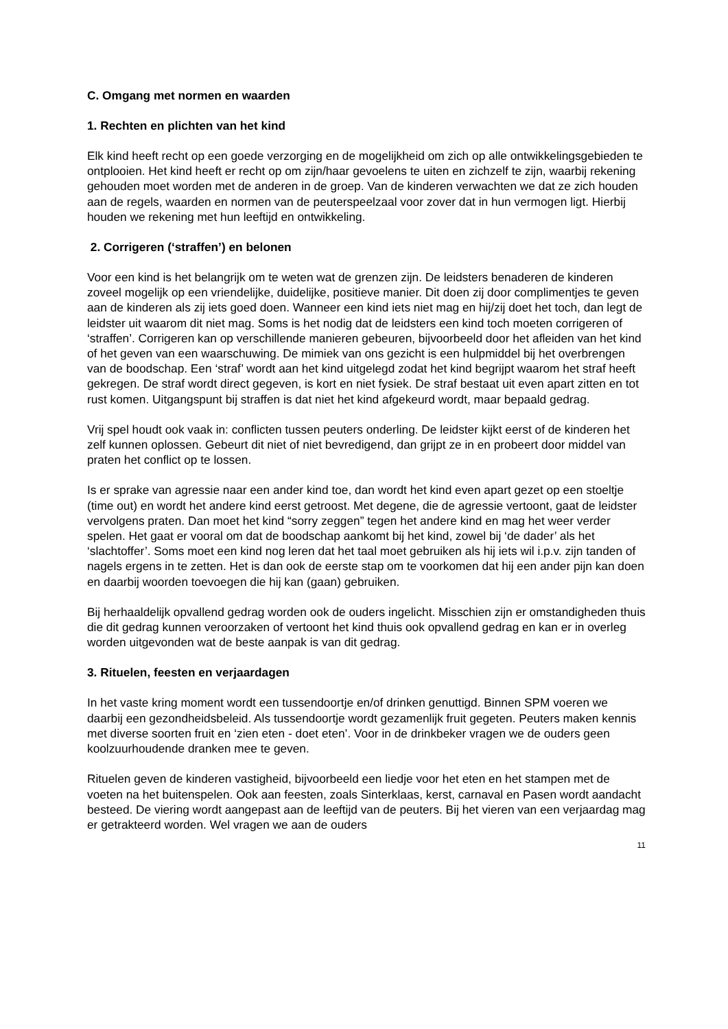C. Omgang met normen en waarden
1. Rechten en plichten van het kind
Elk kind heeft recht op een goede verzorging en de mogelijkheid om zich op alle ontwikkelingsgebieden te ontplooien. Het kind heeft er recht op om zijn/haar gevoelens te uiten en zichzelf te zijn, waarbij rekening gehouden moet worden met de anderen in de groep. Van de kinderen verwachten we dat ze zich houden aan de regels, waarden en normen van de peuterspeelzaal voor zover dat in hun vermogen ligt. Hierbij houden we rekening met hun leeftijd en ontwikkeling.
2. Corrigeren (‘straffen’) en belonen
Voor een kind is het belangrijk om te weten wat de grenzen zijn. De leidsters benaderen de kinderen zoveel mogelijk op een vriendelijke, duidelijke, positieve manier. Dit doen zij door complimentjes te geven aan de kinderen als zij iets goed doen. Wanneer een kind iets niet mag en hij/zij doet het toch, dan legt de leidster uit waarom dit niet mag. Soms is het nodig dat de leidsters een kind toch moeten corrigeren of ‘straffen’. Corrigeren kan op verschillende manieren gebeuren, bijvoorbeeld door het afleiden van het kind of het geven van een waarschuwing. De mimiek van ons gezicht is een hulpmiddel bij het overbrengen van de boodschap. Een ‘straf’ wordt aan het kind uitgelegd zodat het kind begrijpt waarom het straf heeft gekregen. De straf wordt direct gegeven, is kort en niet fysiek. De straf bestaat uit even apart zitten en tot rust komen. Uitgangspunt bij straffen is dat niet het kind afgekeurd wordt, maar bepaald gedrag.
Vrij spel houdt ook vaak in: conflicten tussen peuters onderling. De leidster kijkt eerst of de kinderen het zelf kunnen oplossen. Gebeurt dit niet of niet bevredigend, dan grijpt ze in en probeert door middel van praten het conflict op te lossen.
Is er sprake van agressie naar een ander kind toe, dan wordt het kind even apart gezet op een stoeltje (time out) en wordt het andere kind eerst getroost. Met degene, die de agressie vertoont, gaat de leidster vervolgens praten. Dan moet het kind “sorry zeggen” tegen het andere kind en mag het weer verder spelen. Het gaat er vooral om dat de boodschap aankomt bij het kind, zowel bij ‘de dader’ als het ‘slachtoffer’. Soms moet een kind nog leren dat het taal moet gebruiken als hij iets wil i.p.v. zijn tanden of nagels ergens in te zetten. Het is dan ook de eerste stap om te voorkomen dat hij een ander pijn kan doen en daarbij woorden toevoegen die hij kan (gaan) gebruiken.
Bij herhaaldelijk opvallend gedrag worden ook de ouders ingelicht. Misschien zijn er omstandigheden thuis die dit gedrag kunnen veroorzaken of vertoont het kind thuis ook opvallend gedrag en kan er in overleg worden uitgevonden wat de beste aanpak is van dit gedrag.
3. Rituelen, feesten en verjaardagen
In het vaste kring moment wordt een tussendoortje en/of drinken genuttigd. Binnen SPM voeren we daarbij een gezondheidsbeleid. Als tussendoortje wordt gezamenlijk fruit gegeten. Peuters maken kennis met diverse soorten fruit en ‘zien eten - doet eten’. Voor in de drinkbeker vragen we de ouders geen koolzuurhoudende dranken mee te geven.
Rituelen geven de kinderen vastigheid, bijvoorbeeld een liedje voor het eten en het stampen met de voeten na het buitenspelen. Ook aan feesten, zoals Sinterklaas, kerst, carnaval en Pasen wordt aandacht besteed. De viering wordt aangepast aan de leeftijd van de peuters. Bij het vieren van een verjaardag mag er getrakteerd worden. Wel vragen we aan de ouders
11